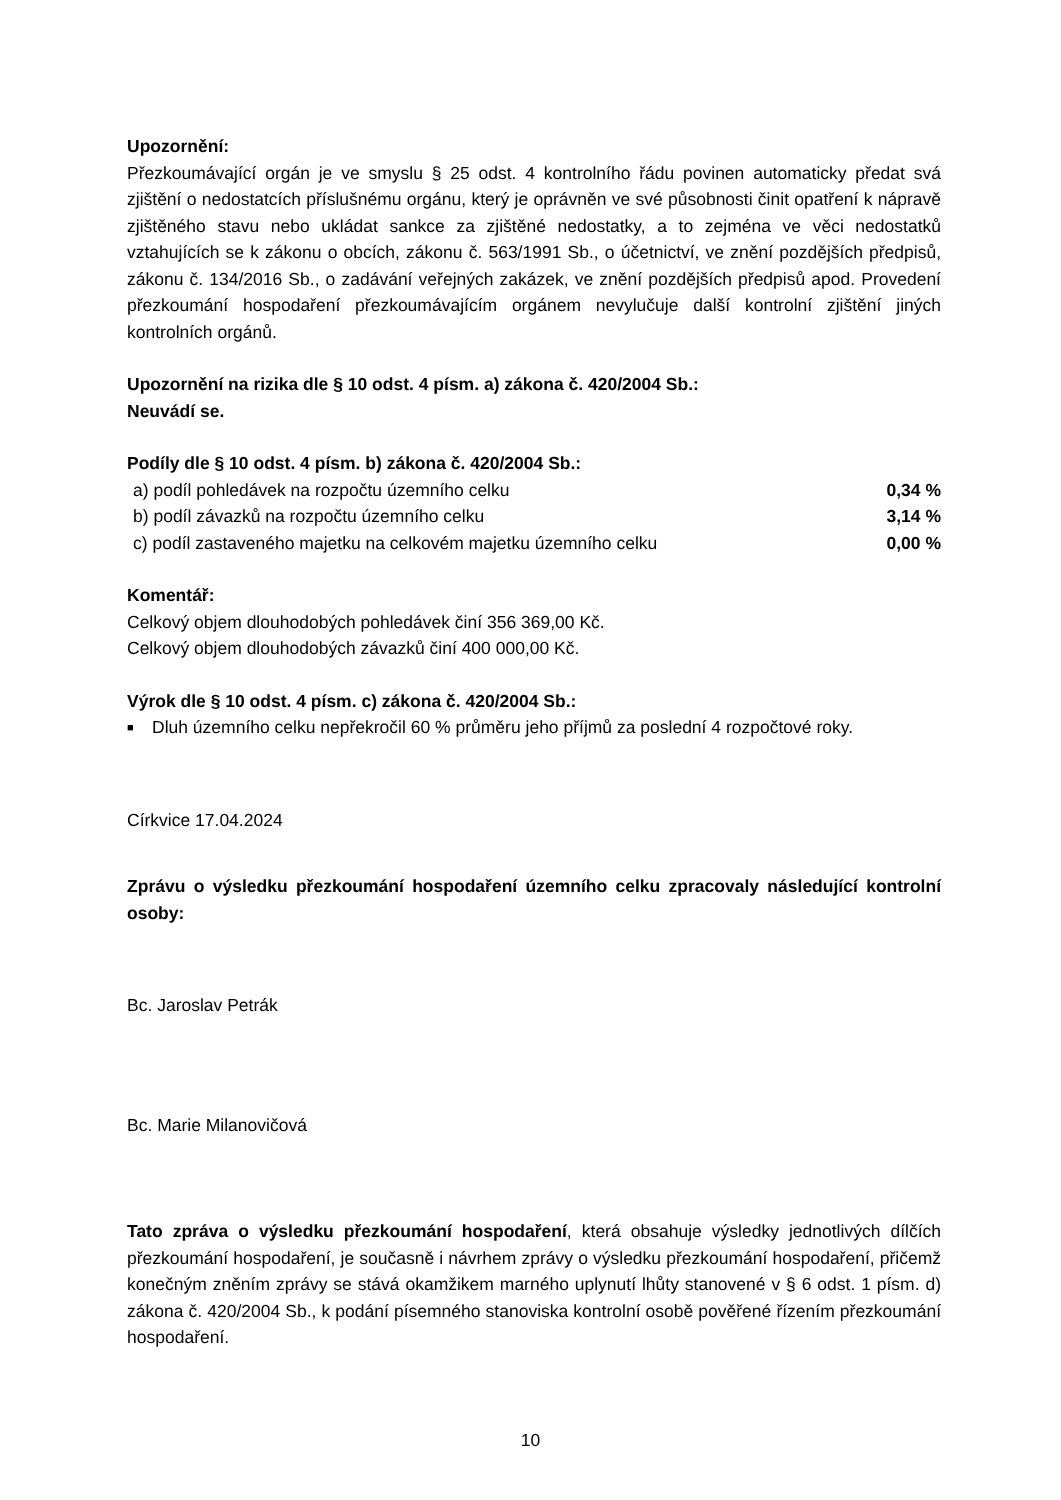Upozornění:
Přezkoumávající orgán je ve smyslu § 25 odst. 4 kontrolního řádu povinen automaticky předat svá zjištění o nedostatcích příslušnému orgánu, který je oprávněn ve své působnosti činit opatření k nápravě zjištěného stavu nebo ukládat sankce za zjištěné nedostatky, a to zejména ve věci nedostatků vztahujících se k zákonu o obcích, zákonu č. 563/1991 Sb., o účetnictví, ve znění pozdějších předpisů, zákonu č. 134/2016 Sb., o zadávání veřejných zakázek, ve znění pozdějších předpisů apod. Provedení přezkoumání hospodaření přezkoumávajícím orgánem nevylučuje další kontrolní zjištění jiných kontrolních orgánů.
Upozornění na rizika dle § 10 odst. 4 písm. a) zákona č. 420/2004 Sb.:
Neuvádí se.
Podíly dle § 10 odst. 4 písm. b) zákona č. 420/2004 Sb.:
| a) podíl pohledávek na rozpočtu územního celku | 0,34 % |
| b) podíl závazků na rozpočtu územního celku | 3,14 % |
| c) podíl zastaveného majetku na celkovém majetku územního celku | 0,00 % |
Komentář:
Celkový objem dlouhodobých pohledávek činí 356 369,00 Kč.
Celkový objem dlouhodobých závazků činí 400 000,00 Kč.
Výrok dle § 10 odst. 4 písm. c) zákona č. 420/2004 Sb.:
■
Dluh územního celku nepřekročil 60 % průměru jeho příjmů za poslední 4 rozpočtové roky.
Církvice 17.04.2024
Zprávu o výsledku přezkoumání hospodaření územního celku zpracovaly následující kontrolní osoby:
Bc. Jaroslav Petrák
Bc. Marie Milanovičová
Tato zpráva o výsledku přezkoumání hospodaření, která obsahuje výsledky jednotlivých dílčích přezkoumání hospodaření, je současně i návrhem zprávy o výsledku přezkoumání hospodaření, přičemž konečným zněním zprávy se stává okamžikem marného uplynutí lhůty stanovené v § 6 odst. 1 písm. d) zákona č. 420/2004 Sb., k podání písemného stanoviska kontrolní osobě pověřené řízením přezkoumání hospodaření.
10